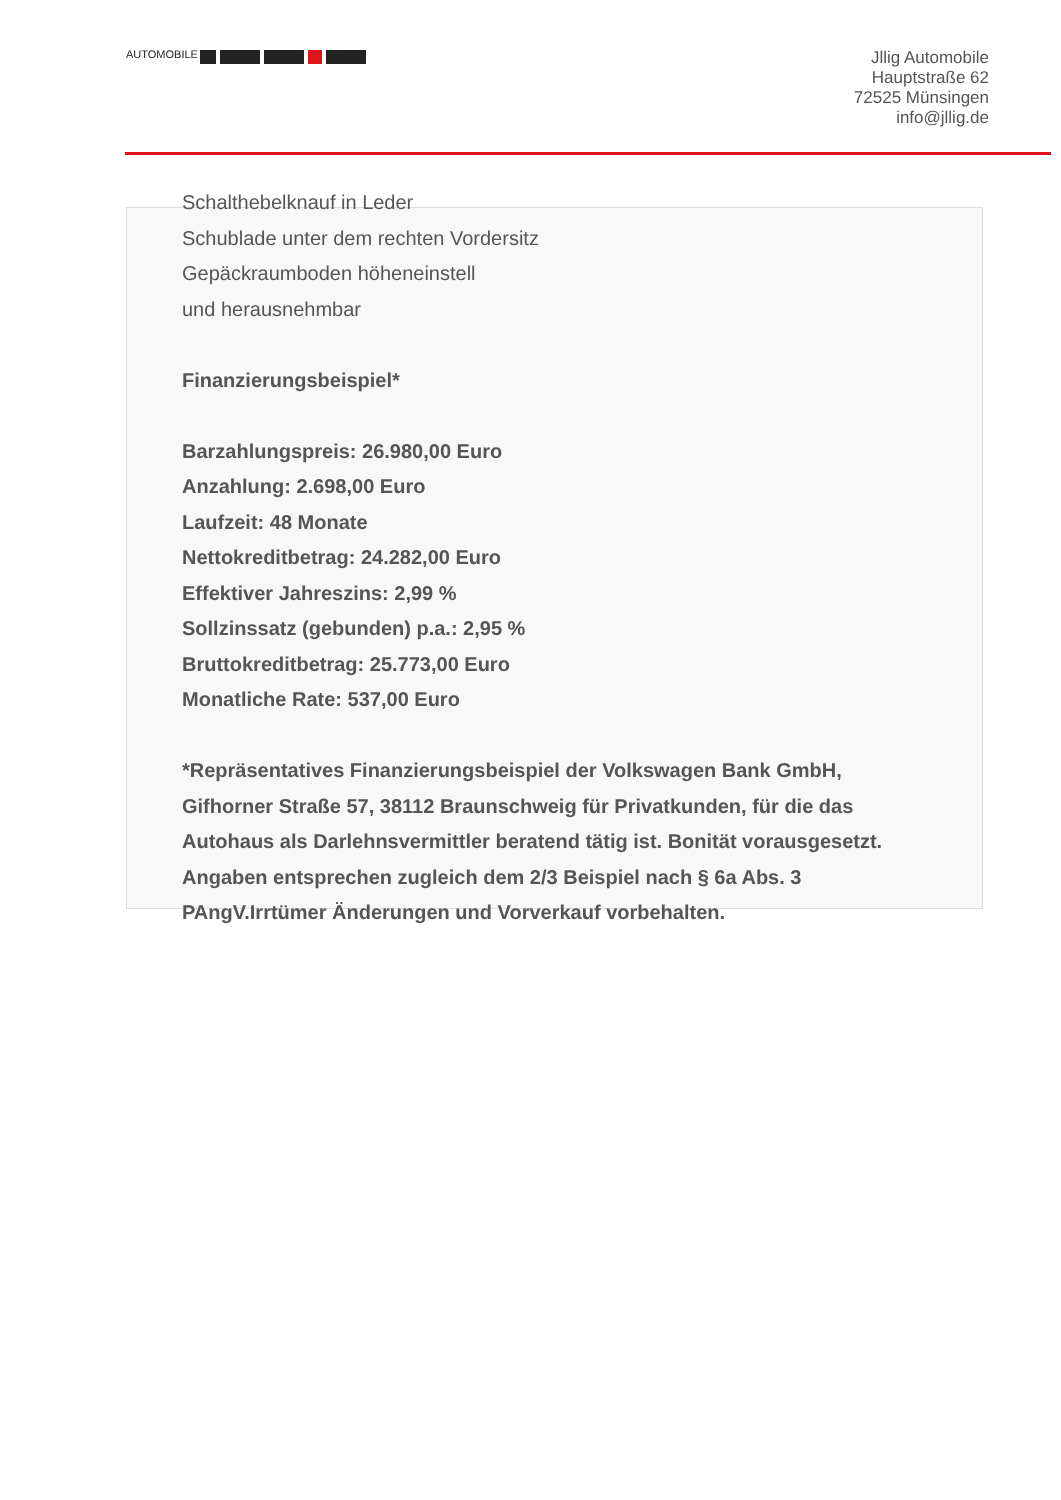AUTOMOBILE
Jllig Automobile
Hauptstraße 62
72525 Münsingen
info@jllig.de
Schalthebelknauf in Leder
Schublade unter dem rechten Vordersitz
Gepäckraumboden höheneinstell
und herausnehmbar
Finanzierungsbeispiel*
Barzahlungspreis: 26.980,00 Euro
Anzahlung: 2.698,00 Euro
Laufzeit: 48 Monate
Nettokreditbetrag: 24.282,00 Euro
Effektiver Jahreszins: 2,99 %
Sollzinssatz (gebunden) p.a.: 2,95 %
Bruttokreditbetrag: 25.773,00 Euro
Monatliche Rate: 537,00 Euro
*Repräsentatives Finanzierungsbeispiel der Volkswagen Bank GmbH, Gifhorner Straße 57, 38112 Braunschweig für Privatkunden, für die das Autohaus als Darlehnsvermittler beratend tätig ist. Bonität vorausgesetzt. Angaben entsprechen zugleich dem 2/3 Beispiel nach § 6a Abs. 3 PAngV.Irrtümer Änderungen und Vorverkauf vorbehalten.